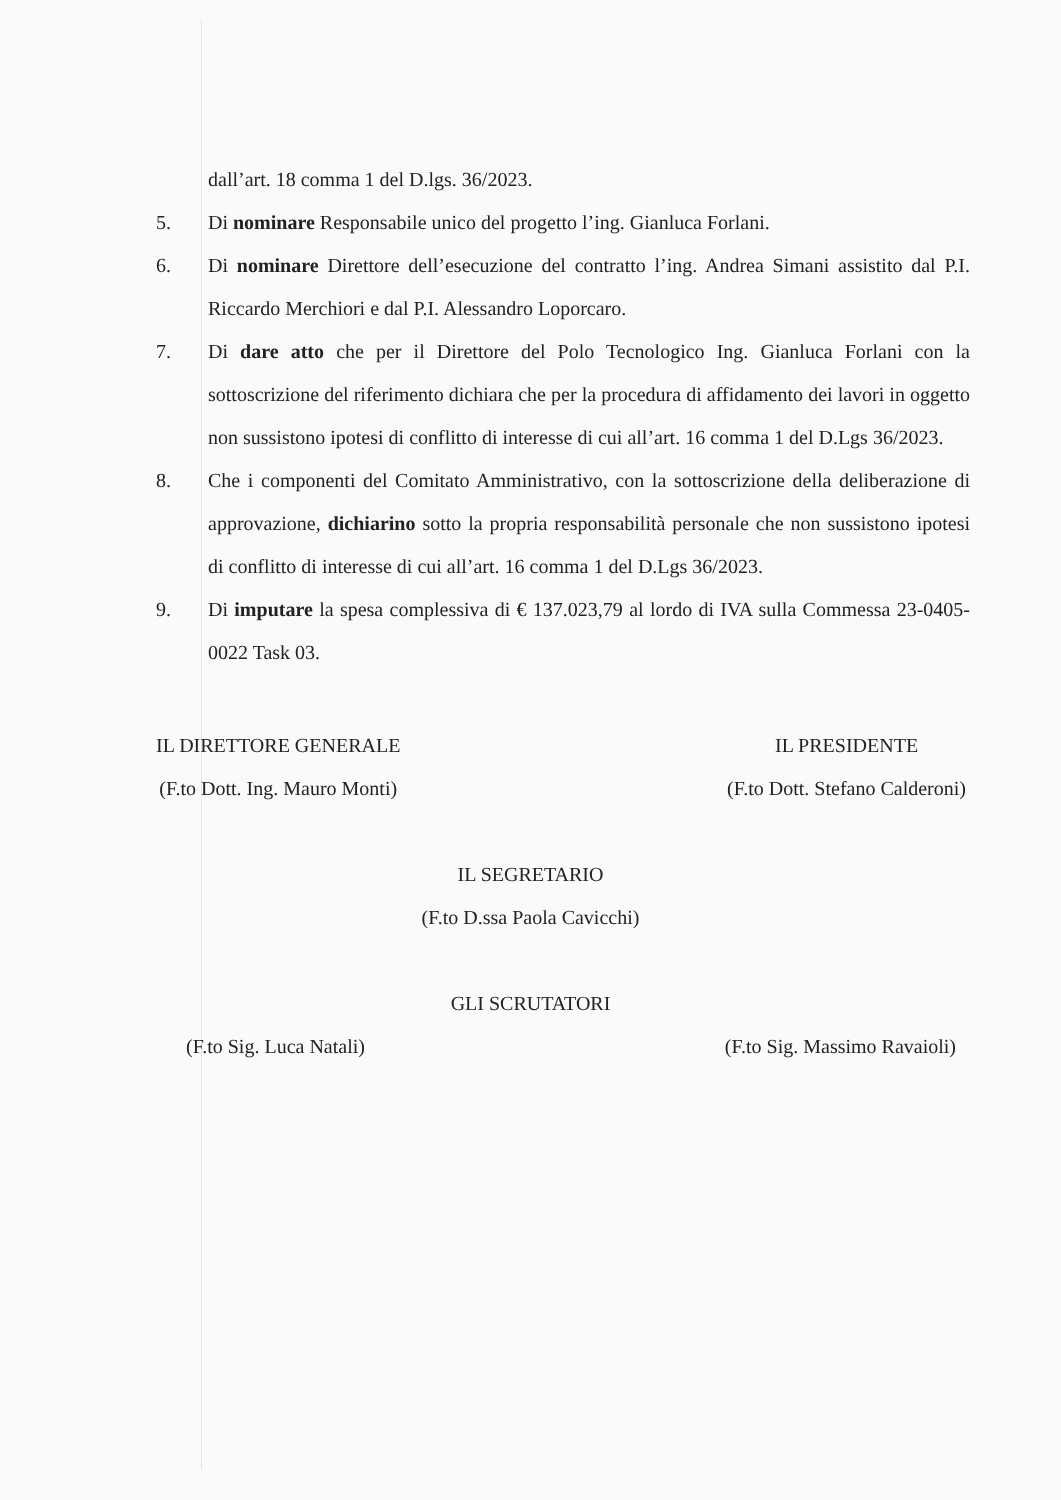dall’art. 18 comma 1 del D.lgs. 36/2023.
5. Di nominare Responsabile unico del progetto l’ing. Gianluca Forlani.
6. Di nominare Direttore dell’esecuzione del contratto l’ing. Andrea Simani assistito dal P.I. Riccardo Merchiori e dal P.I. Alessandro Loporcaro.
7. Di dare atto che per il Direttore del Polo Tecnologico Ing. Gianluca Forlani con la sottoscrizione del riferimento dichiara che per la procedura di affidamento dei lavori in oggetto non sussistono ipotesi di conflitto di interesse di cui all’art. 16 comma 1 del D.Lgs 36/2023.
8. Che i componenti del Comitato Amministrativo, con la sottoscrizione della deliberazione di approvazione, dichiarino sotto la propria responsabilità personale che non sussistono ipotesi di conflitto di interesse di cui all’art. 16 comma 1 del D.Lgs 36/2023.
9. Di imputare la spesa complessiva di € 137.023,79 al lordo di IVA sulla Commessa 23-0405-0022 Task 03.
IL DIRETTORE GENERALE
(F.to Dott. Ing. Mauro Monti)
IL PRESIDENTE
(F.to Dott. Stefano Calderoni)
IL SEGRETARIO
(F.to D.ssa Paola Cavicchi)
GLI SCRUTATORI
(F.to Sig. Luca Natali) (F.to Sig. Massimo Ravaioli)